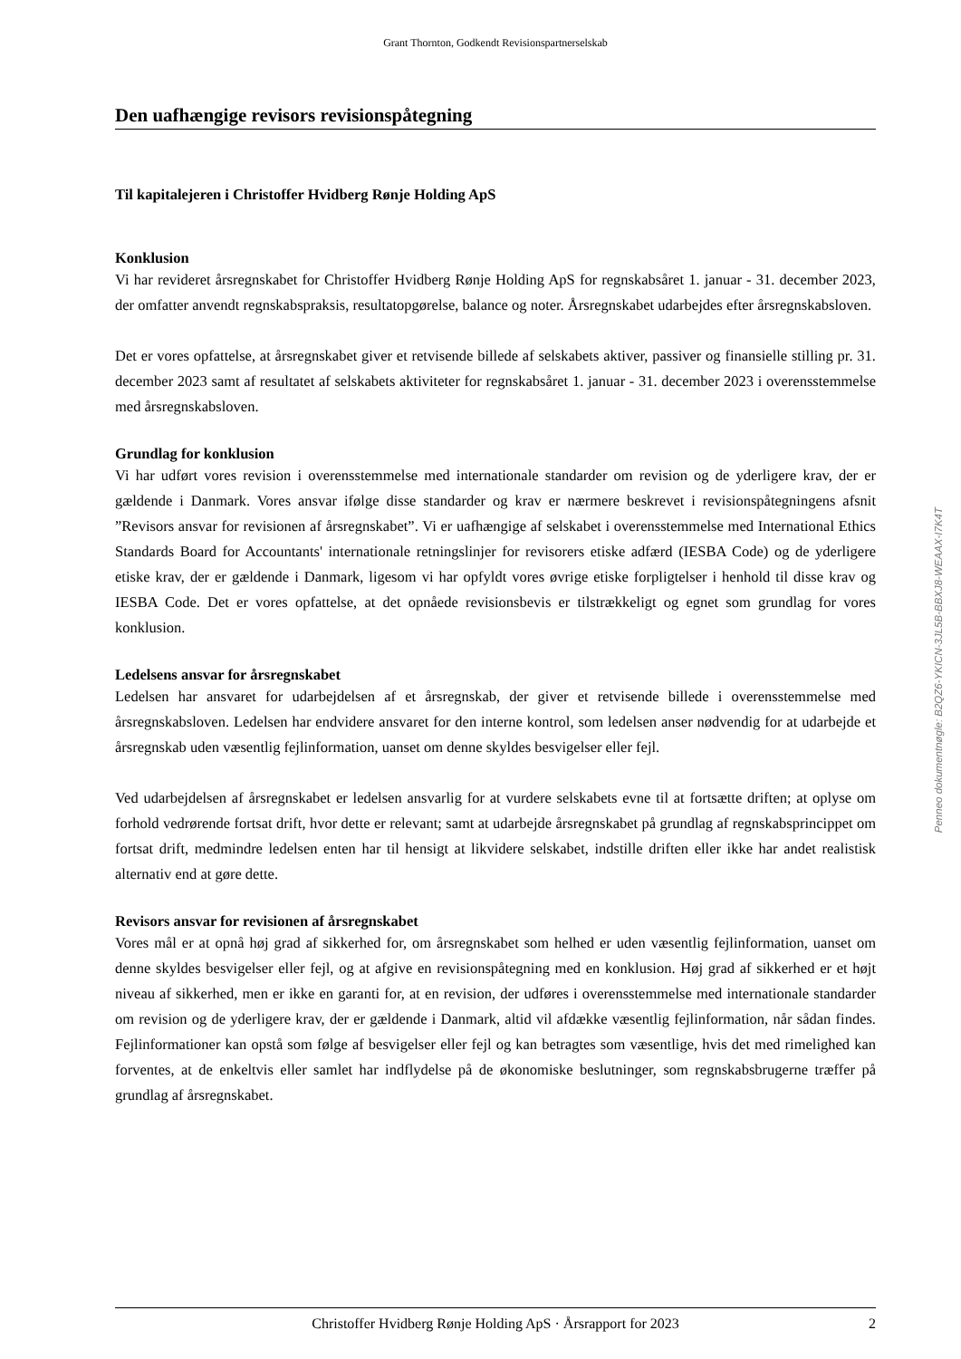Grant Thornton, Godkendt Revisionspartnerselskab
Den uafhængige revisors revisionspåtegning
Til kapitalejeren i Christoffer Hvidberg Rønje Holding ApS
Konklusion
Vi har revideret årsregnskabet for Christoffer Hvidberg Rønje Holding ApS for regnskabsåret 1. januar - 31. december 2023, der omfatter anvendt regnskabspraksis, resultatopgørelse, balance og noter. Årsregnskabet udarbejdes efter årsregnskabsloven.
Det er vores opfattelse, at årsregnskabet giver et retvisende billede af selskabets aktiver, passiver og finansielle stilling pr. 31. december 2023 samt af resultatet af selskabets aktiviteter for regnskabsåret 1. januar - 31. december 2023 i overensstemmelse med årsregnskabsloven.
Grundlag for konklusion
Vi har udført vores revision i overensstemmelse med internationale standarder om revision og de yderligere krav, der er gældende i Danmark. Vores ansvar ifølge disse standarder og krav er nærmere beskrevet i revisionspåtegningens afsnit ”Revisors ansvar for revisionen af årsregnskabet”. Vi er uafhængige af selskabet i overensstemmelse med International Ethics Standards Board for Accountants' internationale retningslinjer for revisorers etiske adfærd (IESBA Code) og de yderligere etiske krav, der er gældende i Danmark, ligesom vi har opfyldt vores øvrige etiske forpligtelser i henhold til disse krav og IESBA Code. Det er vores opfattelse, at det opnåede revisionsbevis er tilstrækkeligt og egnet som grundlag for vores konklusion.
Ledelsens ansvar for årsregnskabet
Ledelsen har ansvaret for udarbejdelsen af et årsregnskab, der giver et retvisende billede i overensstemmelse med årsregnskabsloven. Ledelsen har endvidere ansvaret for den interne kontrol, som ledelsen anser nødvendig for at udarbejde et årsregnskab uden væsentlig fejlinformation, uanset om denne skyldes besvigelser eller fejl.
Ved udarbejdelsen af årsregnskabet er ledelsen ansvarlig for at vurdere selskabets evne til at fortsætte driften; at oplyse om forhold vedrørende fortsat drift, hvor dette er relevant; samt at udarbejde årsregnskabet på grundlag af regnskabsprincippet om fortsat drift, medmindre ledelsen enten har til hensigt at likvidere selskabet, indstille driften eller ikke har andet realistisk alternativ end at gøre dette.
Revisors ansvar for revisionen af årsregnskabet
Vores mål er at opnå høj grad af sikkerhed for, om årsregnskabet som helhed er uden væsentlig fejlinformation, uanset om denne skyldes besvigelser eller fejl, og at afgive en revisionspåtegning med en konklusion. Høj grad af sikkerhed er et højt niveau af sikkerhed, men er ikke en garanti for, at en revision, der udføres i overensstemmelse med internationale standarder om revision og de yderligere krav, der er gældende i Danmark, altid vil afdække væsentlig fejlinformation, når sådan findes. Fejlinformationer kan opstå som følge af besvigelser eller fejl og kan betragtes som væsentlige, hvis det med rimelighed kan forventes, at de enkeltvis eller samlet har indflydelse på de økonomiske beslutninger, som regnskabsbrugerne træffer på grundlag af årsregnskabet.
Christoffer Hvidberg Rønje Holding ApS · Årsrapport for 2023 2
Penneo dokumentnøgle: B2QZ6-YKICN-3JL5B-BBXJ8-WEAAX-I7K4T